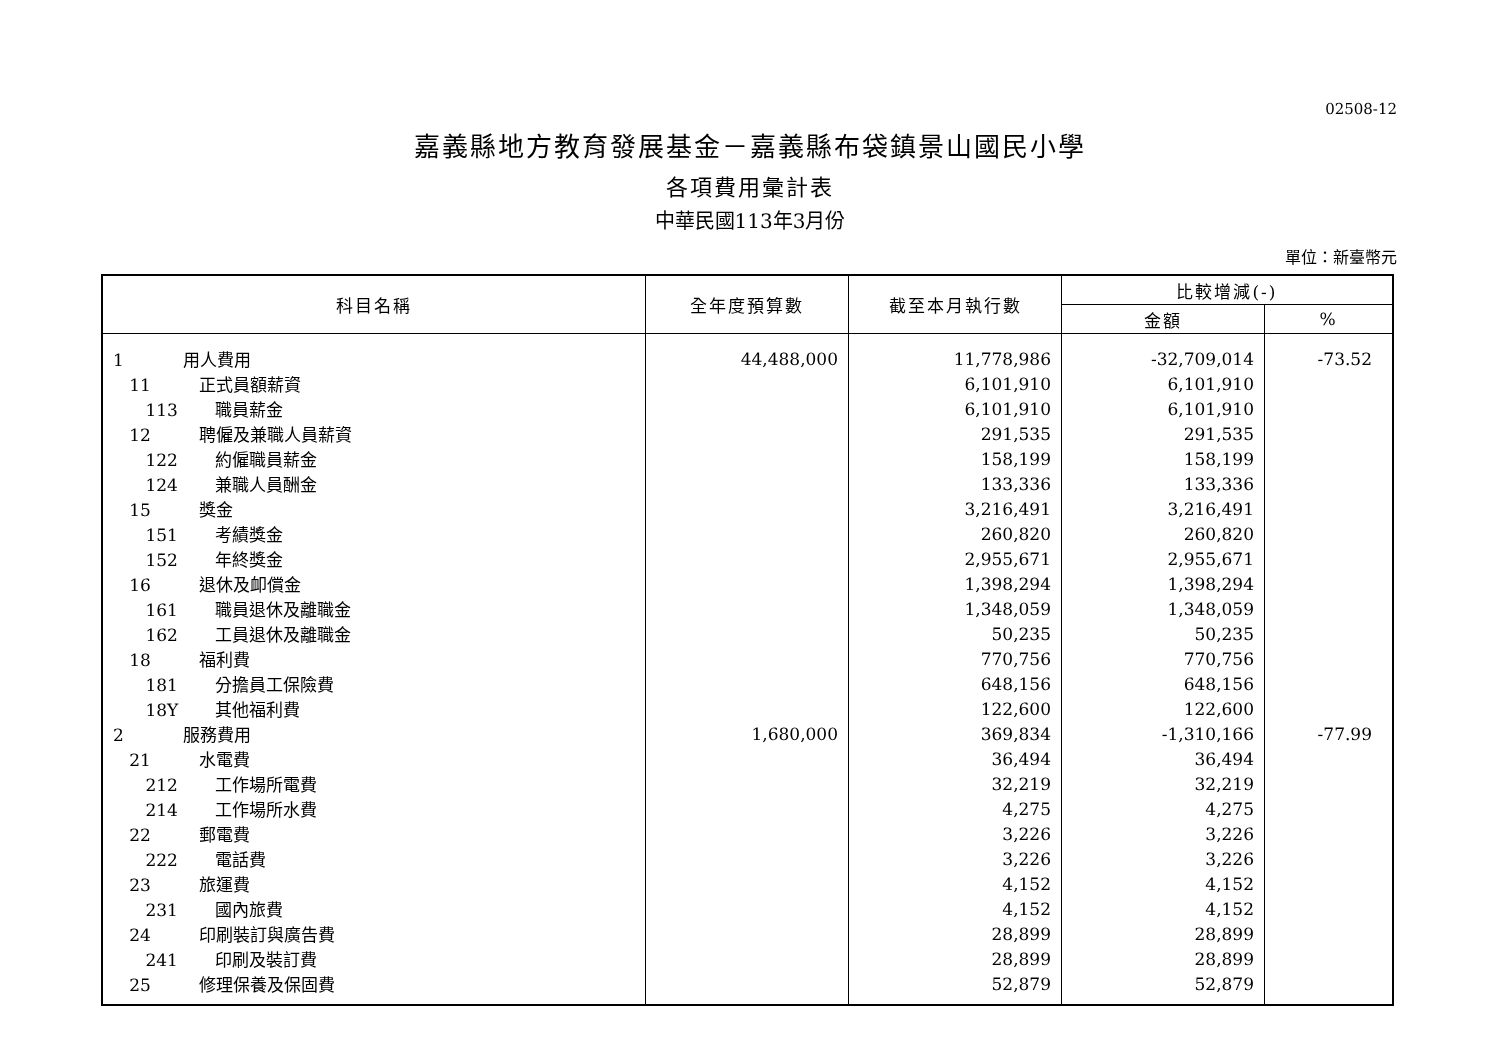02508-12
嘉義縣地方教育發展基金－嘉義縣布袋鎮景山國民小學
各項費用彙計表
中華民國113年3月份
單位：新臺幣元
| 科目名稱 | 全年度預算數 | 截至本月執行數 | 比較增減(-) | |
| --- | --- | --- | --- | --- |
| | | | 金額 | % |
| 1 用人費用 | 44,488,000 | 11,778,986 | -32,709,014 | -73.52 |
| 11 正式員額薪資 | | 6,101,910 | 6,101,910 | |
| 113 職員薪金 | | 6,101,910 | 6,101,910 | |
| 12 聘僱及兼職人員薪資 | | 291,535 | 291,535 | |
| 122 約僱職員薪金 | | 158,199 | 158,199 | |
| 124 兼職人員酬金 | | 133,336 | 133,336 | |
| 15 獎金 | | 3,216,491 | 3,216,491 | |
| 151 考績獎金 | | 260,820 | 260,820 | |
| 152 年終獎金 | | 2,955,671 | 2,955,671 | |
| 16 退休及卹償金 | | 1,398,294 | 1,398,294 | |
| 161 職員退休及離職金 | | 1,348,059 | 1,348,059 | |
| 162 工員退休及離職金 | | 50,235 | 50,235 | |
| 18 福利費 | | 770,756 | 770,756 | |
| 181 分擔員工保險費 | | 648,156 | 648,156 | |
| 18Y 其他福利費 | | 122,600 | 122,600 | |
| 2 服務費用 | 1,680,000 | 369,834 | -1,310,166 | -77.99 |
| 21 水電費 | | 36,494 | 36,494 | |
| 212 工作場所電費 | | 32,219 | 32,219 | |
| 214 工作場所水費 | | 4,275 | 4,275 | |
| 22 郵電費 | | 3,226 | 3,226 | |
| 222 電話費 | | 3,226 | 3,226 | |
| 23 旅運費 | | 4,152 | 4,152 | |
| 231 國內旅費 | | 4,152 | 4,152 | |
| 24 印刷裝訂與廣告費 | | 28,899 | 28,899 | |
| 241 印刷及裝訂費 | | 28,899 | 28,899 | |
| 25 修理保養及保固費 | | 52,879 | 52,879 | |